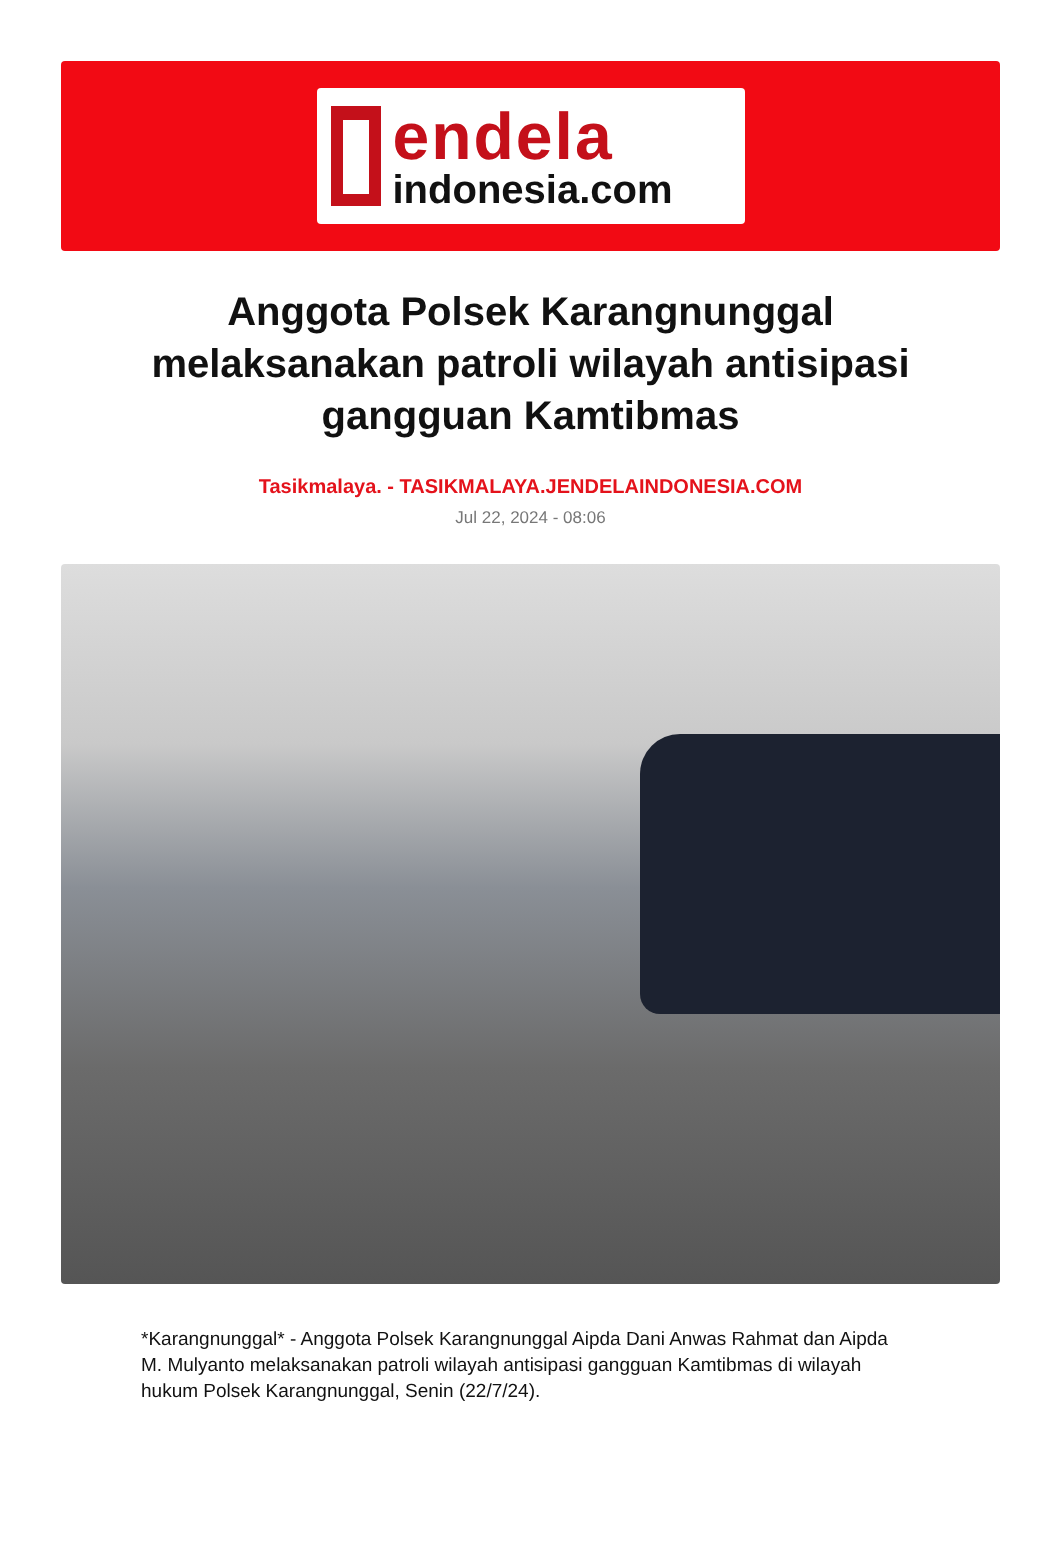endela
indonesia.com
Anggota Polsek Karangnunggal melaksanakan patroli wilayah antisipasi gangguan Kamtibmas
Tasikmalaya. - TASIKMALAYA.JENDELAINDONESIA.COM
Jul 22, 2024 - 08:06
*Karangnunggal* - Anggota Polsek Karangnunggal Aipda Dani Anwas Rahmat dan Aipda M. Mulyanto melaksanakan patroli wilayah antisipasi gangguan Kamtibmas di wilayah hukum Polsek Karangnunggal, Senin (22/7/24).